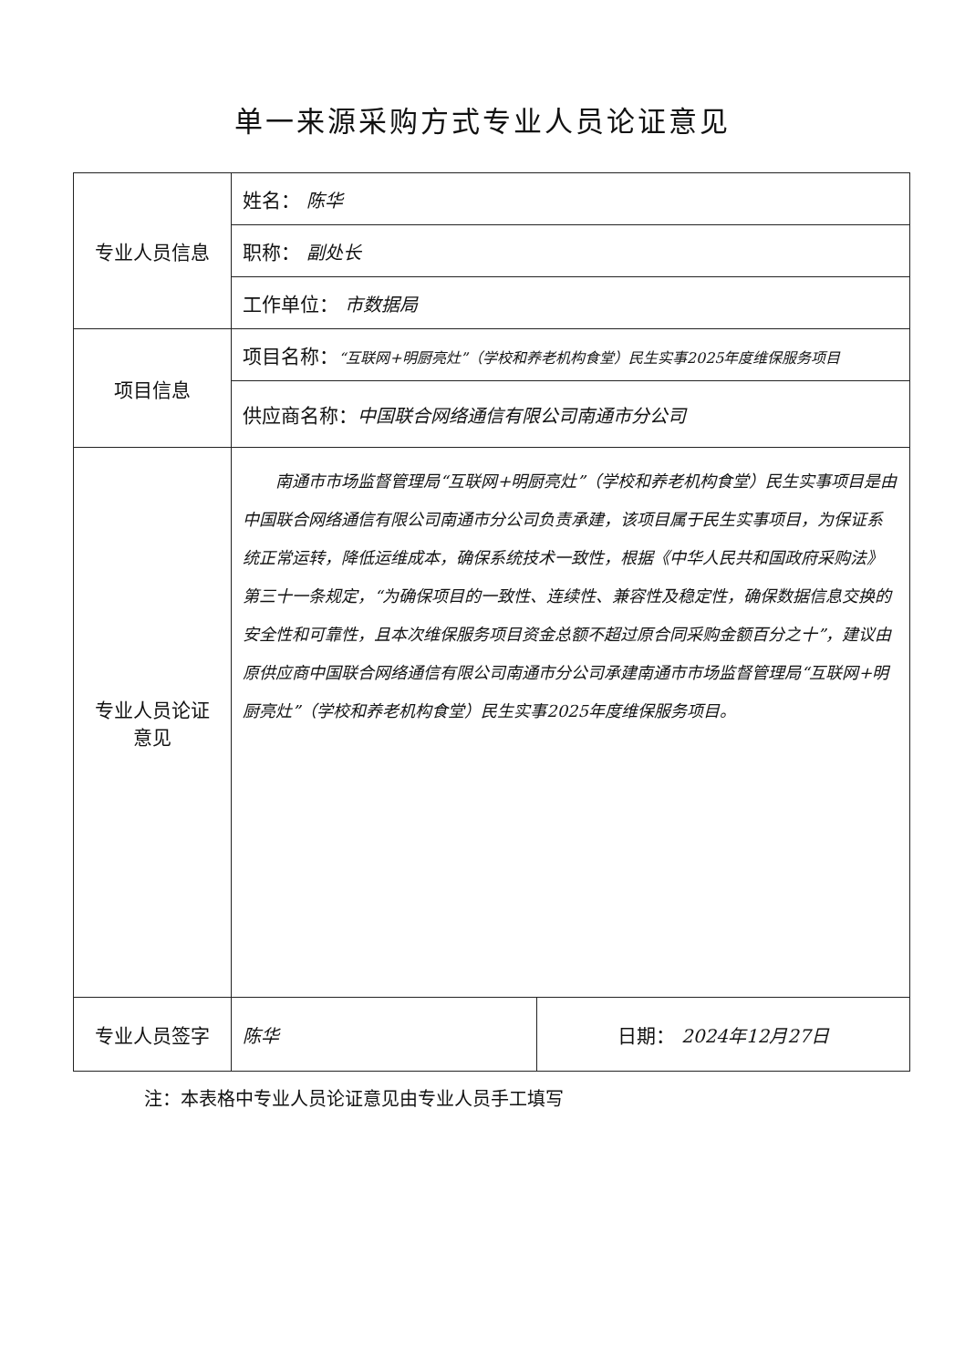单一来源采购方式专业人员论证意见
| 专业人员信息 | 姓名： 陈华 | |
| | 职称： 副处长 | |
| | 工作单位： 市数据局 | |
| 项目信息 | 项目名称： “互联网+明厨亮灶”（学校和养老机构食堂）民生实事2025年度维保服务项目 | |
| | 供应商名称： 中国联合网络通信有限公司南通市分公司 | |
| 专业人员论证 意见 | 南通市市场监督管理局“互联网+明厨亮灶”（学校和养老机构食堂）民生实事项目是由中国联合网络通信有限公司南通市分公司负责承建，该项目属于民生实事项目，为保证系统正常运转，降低运维成本，确保系统技术一致性，根据《中华人民共和国政府采购法》第三十一条规定，“为确保项目的一致性、连续性、兼容性及稳定性，确保数据信息交换的安全性和可靠性，且本次维保服务项目资金总额不超过原合同采购金额百分之十”，建议由原供应商中国联合网络通信有限公司南通市分公司承建南通市市场监督管理局“互联网+明厨亮灶”（学校和养老机构食堂）民生实事2025年度维保服务项目。 | |
| 专业人员签字 | 陈华 | 日期： 2024年12月27日 |
注：本表格中专业人员论证意见由专业人员手工填写